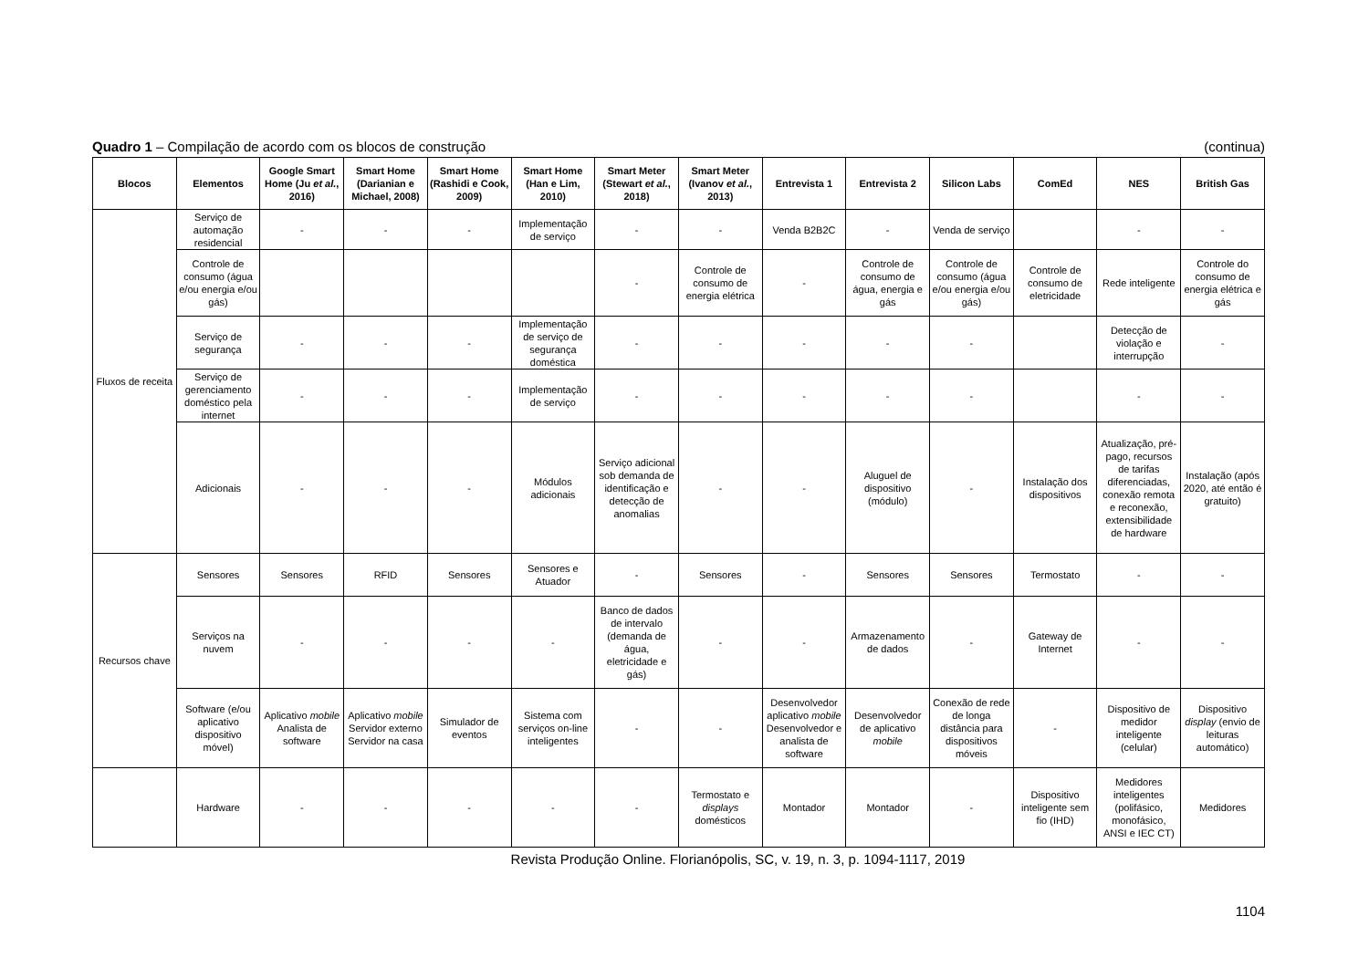Quadro 1 – Compilação de acordo com os blocos de construção (continua)
| Blocos | Elementos | Google Smart Home (Ju et al. , 2016) | Smart Home (Darianian e Michael, 2008) | Smart Home (Rashidi e Cook, 2009) | Smart Home (Han e Lim, 2010) | Smart Meter (Stewart et al. , 2018) | Smart Meter (Ivanov et al. , 2013) | Entrevista 1 | Entrevista 2 | Silicon Labs | ComEd | NES | British Gas |
| --- | --- | --- | --- | --- | --- | --- | --- | --- | --- | --- | --- | --- | --- |
| Fluxos de receita | Serviço de automação residencial | - | - | - | Implementação de serviço | - | - | Venda B2B2C | - | Venda de serviço | | - | - |
| | Controle de consumo (água e/ou energia e/ou gás) | | | | | - | Controle de consumo de energia elétrica | - | Controle de consumo de água, energia e gás | Controle de consumo (água e/ou energia e/ou gás) | Controle de consumo de eletricidade | Rede inteligente | Controle do consumo de energia elétrica e gás |
| | Serviço de segurança | - | - | - | Implementação de serviço de segurança doméstica | - | - | - | - | - | | Detecção de violação e interrupção | - |
| | Serviço de gerenciamento doméstico pela internet | - | - | - | Implementação de serviço | - | - | - | - | - | | - | - |
| | Adicionais | - | - | - | Módulos adicionais | Serviço adicional sob demanda de identificação e detecção de anomalias | - | - | Aluguel de dispositivo (módulo) | - | Instalação dos dispositivos | Atualização, pré-pago, recursos de tarifas diferenciadas, conexão remota e reconexão, extensibilidade de hardware | Instalação (após 2020, até então é gratuito) |
| Recursos chave | Sensores | Sensores | RFID | Sensores | Sensores e Atuador | - | Sensores | - | Sensores | Sensores | Termostato | - | - |
| | Serviços na nuvem | - | - | - | - | Banco de dados de intervalo (demanda de água, eletricidade e gás) | - | - | Armazenamento de dados | - | Gateway de Internet | - | - |
| | Software (e/ou aplicativo dispositivo móvel) | Aplicativo mobile Analista de software | Aplicativo mobile Servidor externo Servidor na casa | Simulador de eventos | Sistema com serviços on-line inteligentes | - | - | Desenvolvedor aplicativo mobile Desenvolvedor e analista de software | Desenvolvedor de aplicativo mobile | Conexão de rede de longa distância para dispositivos móveis | - | Dispositivo de medidor inteligente (celular) | Dispositivo display (envio de leituras automático) |
| | Hardware | - | - | - | - | - | Termostato e displays domésticos | Montador | Montador | - | Dispositivo inteligente sem fio (IHD) | Medidores inteligentes (polifásico, monofásico, ANSI e IEC CT) | Medidores |
Revista Produção Online. Florianópolis, SC, v. 19, n. 3, p. 1094-1117, 2019
1104